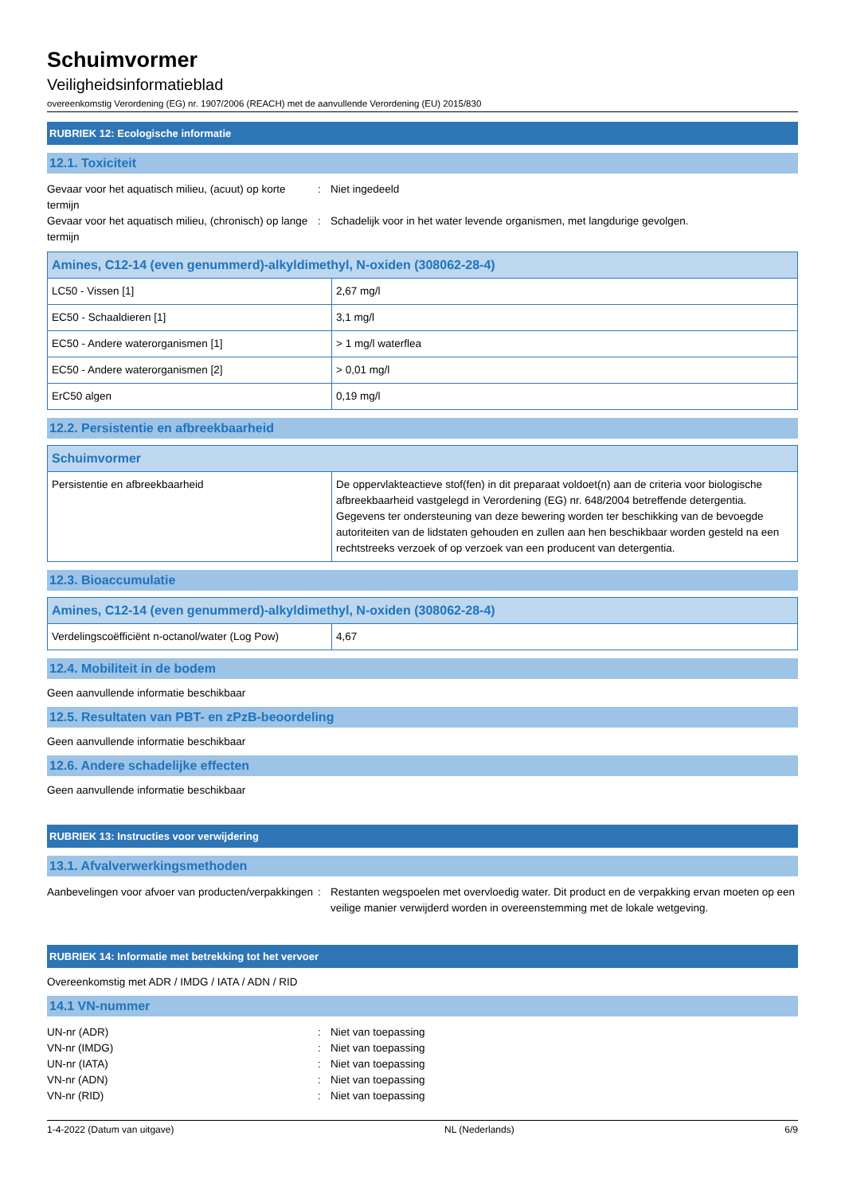Schuimvormer
Veiligheidsinformatieblad
overeenkomstig Verordening (EG) nr. 1907/2006 (REACH) met de aanvullende Verordening (EU) 2015/830
RUBRIEK 12: Ecologische informatie
12.1. Toxiciteit
Gevaar voor het aquatisch milieu, (acuut) op korte termijn
: Niet ingedeeld
Gevaar voor het aquatisch milieu, (chronisch) op lange termijn
: Schadelijk voor in het water levende organismen, met langdurige gevolgen.
| Amines, C12-14 (even genummerd)-alkyldimethyl, N-oxiden (308062-28-4) | |
| --- | --- |
| LC50 - Vissen [1] | 2,67 mg/l |
| EC50 - Schaaldieren [1] | 3,1 mg/l |
| EC50 - Andere waterorganismen [1] | > 1 mg/l waterflea |
| EC50 - Andere waterorganismen [2] | > 0,01 mg/l |
| ErC50 algen | 0,19 mg/l |
12.2. Persistentie en afbreekbaarheid
| Schuimvormer | |
| --- | --- |
| Persistentie en afbreekbaarheid | De oppervlakteactieve stof(fen) in dit preparaat voldoet(n) aan de criteria voor biologische afbreekbaarheid vastgelegd in Verordening (EG) nr. 648/2004 betreffende detergentia. Gegevens ter ondersteuning van deze bewering worden ter beschikking van de bevoegde autoriteiten van de lidstaten gehouden en zullen aan hen beschikbaar worden gesteld na een rechtstreeks verzoek of op verzoek van een producent van detergentia. |
12.3. Bioaccumulatie
| Amines, C12-14 (even genummerd)-alkyldimethyl, N-oxiden (308062-28-4) | |
| --- | --- |
| Verdelingscoëfficiënt n-octanol/water (Log Pow) | 4,67 |
12.4. Mobiliteit in de bodem
Geen aanvullende informatie beschikbaar
12.5. Resultaten van PBT- en zPzB-beoordeling
Geen aanvullende informatie beschikbaar
12.6. Andere schadelijke effecten
Geen aanvullende informatie beschikbaar
RUBRIEK 13: Instructies voor verwijdering
13.1. Afvalverwerkingsmethoden
Aanbevelingen voor afvoer van producten/verpakkingen
: Restanten wegspoelen met overvloedig water. Dit product en de verpakking ervan moeten op een veilige manier verwijderd worden in overeenstemming met de lokale wetgeving.
RUBRIEK 14: Informatie met betrekking tot het vervoer
Overeenkomstig met ADR / IMDG / IATA / ADN / RID
14.1 VN-nummer
UN-nr (ADR) : Niet van toepassing
VN-nr (IMDG) : Niet van toepassing
UN-nr (IATA) : Niet van toepassing
VN-nr (ADN) : Niet van toepassing
VN-nr (RID) : Niet van toepassing
1-4-2022 (Datum van uitgave) NL (Nederlands) 6/9